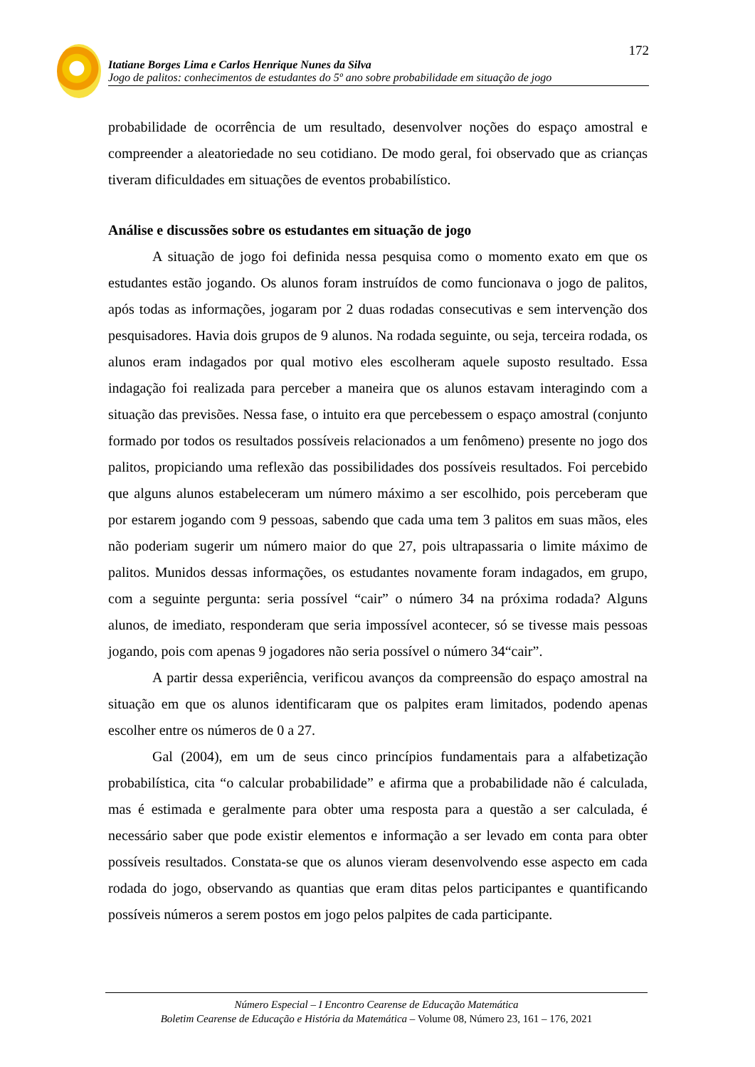172
Itatiane Borges Lima e Carlos Henrique Nunes da Silva
Jogo de palitos: conhecimentos de estudantes do 5º ano sobre probabilidade em situação de jogo
probabilidade de ocorrência de um resultado, desenvolver noções do espaço amostral e compreender a aleatoriedade no seu cotidiano. De modo geral, foi observado que as crianças tiveram dificuldades em situações de eventos probabilístico.
Análise e discussões sobre os estudantes em situação de jogo
A situação de jogo foi definida nessa pesquisa como o momento exato em que os estudantes estão jogando. Os alunos foram instruídos de como funcionava o jogo de palitos, após todas as informações, jogaram por 2 duas rodadas consecutivas e sem intervenção dos pesquisadores. Havia dois grupos de 9 alunos. Na rodada seguinte, ou seja, terceira rodada, os alunos eram indagados por qual motivo eles escolheram aquele suposto resultado. Essa indagação foi realizada para perceber a maneira que os alunos estavam interagindo com a situação das previsões. Nessa fase, o intuito era que percebessem o espaço amostral (conjunto formado por todos os resultados possíveis relacionados a um fenômeno) presente no jogo dos palitos, propiciando uma reflexão das possibilidades dos possíveis resultados. Foi percebido que alguns alunos estabeleceram um número máximo a ser escolhido, pois perceberam que por estarem jogando com 9 pessoas, sabendo que cada uma tem 3 palitos em suas mãos, eles não poderiam sugerir um número maior do que 27, pois ultrapassaria o limite máximo de palitos. Munidos dessas informações, os estudantes novamente foram indagados, em grupo, com a seguinte pergunta: seria possível “cair” o número 34 na próxima rodada? Alguns alunos, de imediato, responderam que seria impossível acontecer, só se tivesse mais pessoas jogando, pois com apenas 9 jogadores não seria possível o número 34“cair”.
A partir dessa experiência, verificou avanços da compreensão do espaço amostral na situação em que os alunos identificaram que os palpites eram limitados, podendo apenas escolher entre os números de 0 a 27.
Gal (2004), em um de seus cinco princípios fundamentais para a alfabetização probabilística, cita “o calcular probabilidade” e afirma que a probabilidade não é calculada, mas é estimada e geralmente para obter uma resposta para a questão a ser calculada, é necessário saber que pode existir elementos e informação a ser levado em conta para obter possíveis resultados. Constata-se que os alunos vieram desenvolvendo esse aspecto em cada rodada do jogo, observando as quantias que eram ditas pelos participantes e quantificando possíveis números a serem postos em jogo pelos palpites de cada participante.
Número Especial – I Encontro Cearense de Educação Matemática
Boletim Cearense de Educação e História da Matemática – Volume 08, Número 23, 161 – 176, 2021